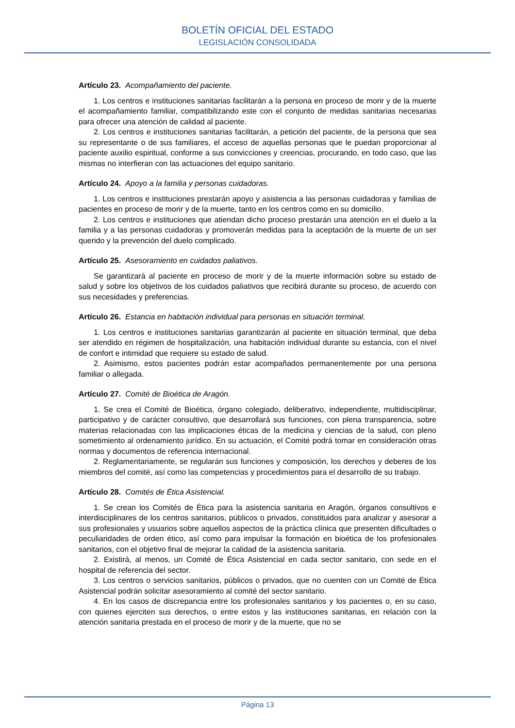BOLETÍN OFICIAL DEL ESTADO
LEGISLACIÓN CONSOLIDADA
Artículo 23. Acompañamiento del paciente.
1. Los centros e instituciones sanitarias facilitarán a la persona en proceso de morir y de la muerte el acompañamiento familiar, compatibilizando este con el conjunto de medidas sanitarias necesarias para ofrecer una atención de calidad al paciente.
2. Los centros e instituciones sanitarias facilitarán, a petición del paciente, de la persona que sea su representante o de sus familiares, el acceso de aquellas personas que le puedan proporcionar al paciente auxilio espiritual, conforme a sus convicciones y creencias, procurando, en todo caso, que las mismas no interfieran con las actuaciones del equipo sanitario.
Artículo 24. Apoyo a la familia y personas cuidadoras.
1. Los centros e instituciones prestarán apoyo y asistencia a las personas cuidadoras y familias de pacientes en proceso de morir y de la muerte, tanto en los centros como en su domicilio.
2. Los centros e instituciones que atiendan dicho proceso prestarán una atención en el duelo a la familia y a las personas cuidadoras y promoverán medidas para la aceptación de la muerte de un ser querido y la prevención del duelo complicado.
Artículo 25. Asesoramiento en cuidados paliativos.
Se garantizará al paciente en proceso de morir y de la muerte información sobre su estado de salud y sobre los objetivos de los cuidados paliativos que recibirá durante su proceso, de acuerdo con sus necesidades y preferencias.
Artículo 26. Estancia en habitación individual para personas en situación terminal.
1. Los centros e instituciones sanitarias garantizarán al paciente en situación terminal, que deba ser atendido en régimen de hospitalización, una habitación individual durante su estancia, con el nivel de confort e intimidad que requiere su estado de salud.
2. Asimismo, estos pacientes podrán estar acompañados permanentemente por una persona familiar o allegada.
Artículo 27. Comité de Bioética de Aragón.
1. Se crea el Comité de Bioética, órgano colegiado, deliberativo, independiente, multidisciplinar, participativo y de carácter consultivo, que desarrollará sus funciones, con plena transparencia, sobre materias relacionadas con las implicaciones éticas de la medicina y ciencias de la salud, con pleno sometimiento al ordenamiento jurídico. En su actuación, el Comité podrá tomar en consideración otras normas y documentos de referencia internacional.
2. Reglamentariamente, se regularán sus funciones y composición, los derechos y deberes de los miembros del comité, así como las competencias y procedimientos para el desarrollo de su trabajo.
Artículo 28. Comités de Ética Asistencial.
1. Se crean los Comités de Ética para la asistencia sanitaria en Aragón, órganos consultivos e interdisciplinares de los centros sanitarios, públicos o privados, constituidos para analizar y asesorar a sus profesionales y usuarios sobre aquellos aspectos de la práctica clínica que presenten dificultades o peculiaridades de orden ético, así como para impulsar la formación en bioética de los profesionales sanitarios, con el objetivo final de mejorar la calidad de la asistencia sanitaria.
2. Existirá, al menos, un Comité de Ética Asistencial en cada sector sanitario, con sede en el hospital de referencia del sector.
3. Los centros o servicios sanitarios, públicos o privados, que no cuenten con un Comité de Ética Asistencial podrán solicitar asesoramiento al comité del sector sanitario.
4. En los casos de discrepancia entre los profesionales sanitarios y los pacientes o, en su caso, con quienes ejerciten sus derechos, o entre estos y las instituciones sanitarias, en relación con la atención sanitaria prestada en el proceso de morir y de la muerte, que no se
Página 13